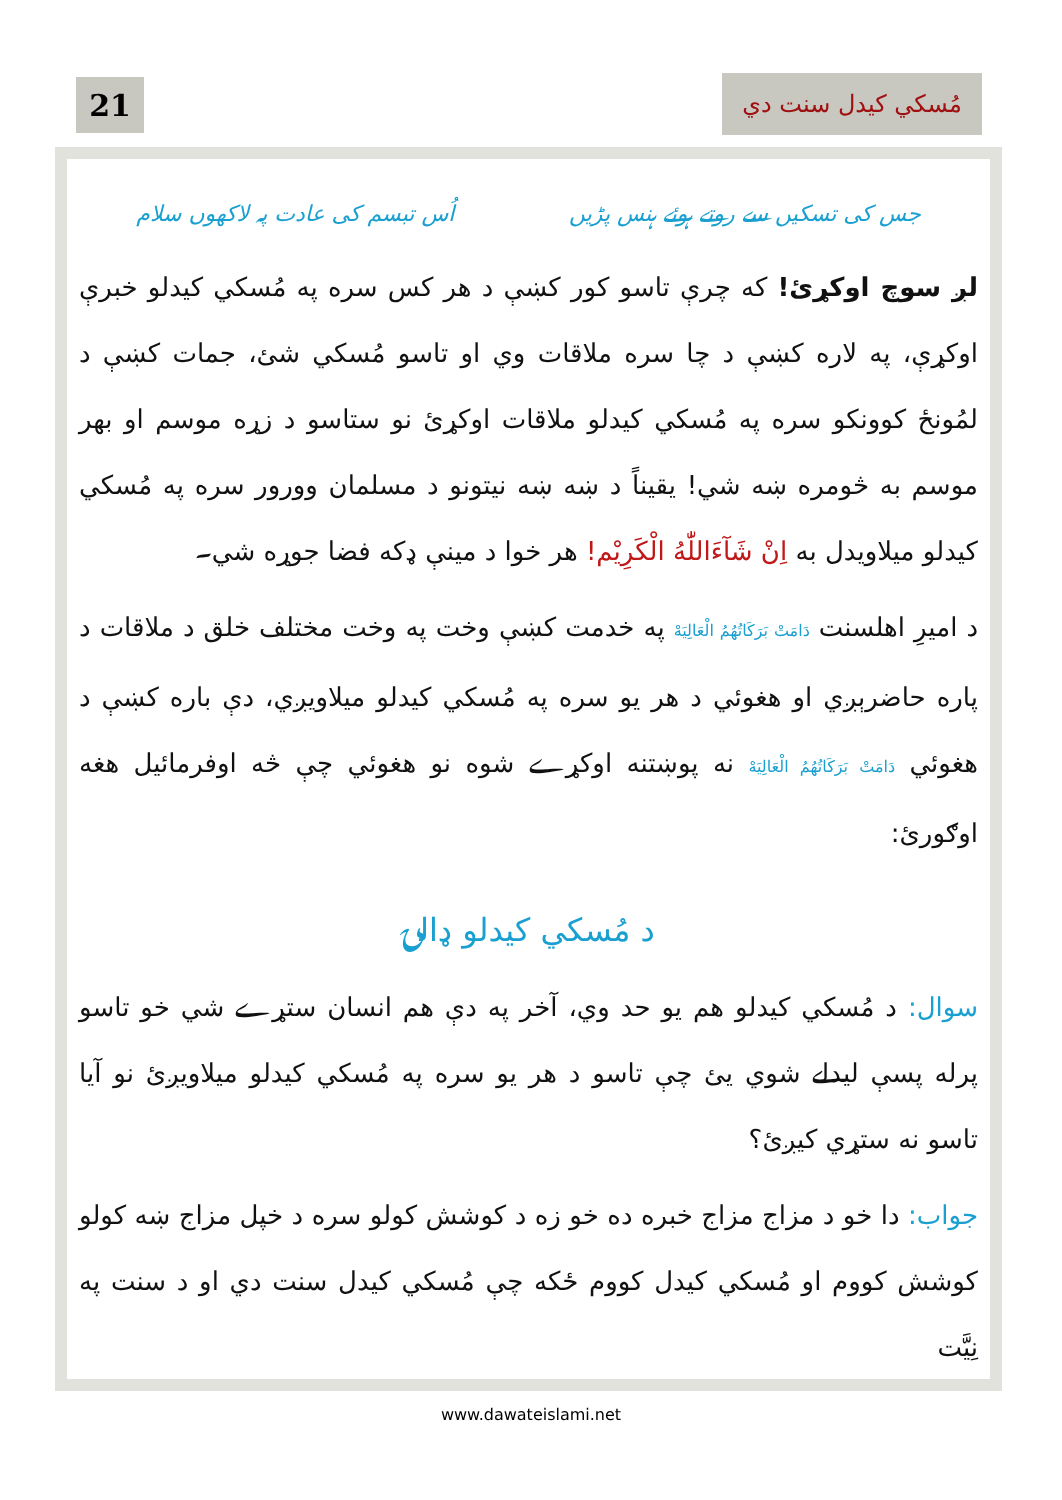21
مُسكي كيدل سنت دي
جس کی تسکیں سے روتے ہوئے ہنس پڑیں اُس تبسم کی عادت پہ لاکھوں سلام
لږ سوچ اوکړئ! كه چرې تاسو كور كښې د هر كس سره په مُسكي كيدلو خبرې اوكړې، په لاره كښې د چا سره ملاقات وي او تاسو مُسكي شئ، جمات كښې د لمُونځ كوونكو سره په مُسكي كيدلو ملاقات اوكړئ نو ستاسو د زړه موسم او بهر موسم به څومره ښه شي! يقيناً د ښه ښه نيتونو د مسلمان وورور سره په مُسكي كيدلو ميلاويدل به اِنْ شَآءَاللّٰهُ الْكَرِيْم! هر خوا د مينې ډكه فضا جوړه شي۔
د اميرِ اهلسنت دَامَتْ بَرَكَاتُهُمُ الْعَالِيَهْ په خدمت كښې وخت په وخت مختلف خلق د ملاقات د پاره حاضرېږي او هغوئي د هر يو سره په مُسكي كيدلو ميلاويږي، دې باره كښې د هغوئي دَامَتْ بَرَكَاتُهُمُ الْعَالِيَهْ نه پوښتنه اوكړے شوه نو هغوئي چې څه اوفرمائيل هغه اوګورئ:
د مُسكي كيدلو ډالۍ
سوال: د مُسكي كيدلو هم يو حد وي، آخر په دې هم انسان ستړے شي خو تاسو پرله پسې ليدلے شوي يئ چې تاسو د هر يو سره په مُسكي كيدلو ميلاويږئ نو آيا تاسو نه ستړي كيږئ؟
جواب: دا خو د مزاج مزاج خبره ده خو زه د كوشش كولو سره د خپل مزاج ښه كولو كوشش كووم او مُسكي كيدل كووم ځكه چې مُسكي كيدل سنت دي او د سنت په نِيَّت
www.dawateislami.net